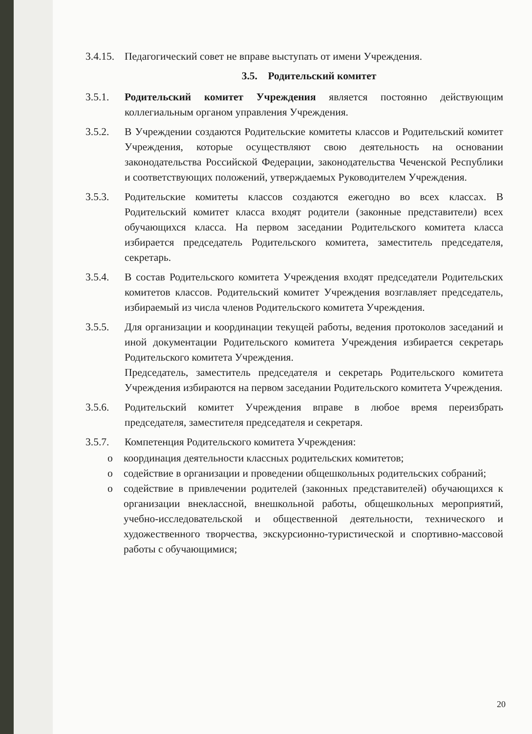3.4.15.
Педагогический совет не вправе выступать от имени Учреждения.
3.5. Родительский комитет
3.5.1. Родительский комитет Учреждения является постоянно действующим коллегиальным органом управления Учреждения.
3.5.2. В Учреждении создаются Родительские комитеты классов и Родительский комитет Учреждения, которые осуществляют свою деятельность на основании законодательства Российской Федерации, законодательства Чеченской Республики и соответствующих положений, утверждаемых Руководителем Учреждения.
3.5.3. Родительские комитеты классов создаются ежегодно во всех классах. В Родительский комитет класса входят родители (законные представители) всех обучающихся класса. На первом заседании Родительского комитета класса избирается председатель Родительского комитета, заместитель председателя, секретарь.
3.5.4. В состав Родительского комитета Учреждения входят председатели Родительских комитетов классов. Родительский комитет Учреждения возглавляет председатель, избираемый из числа членов Родительского комитета Учреждения.
3.5.5. Для организации и координации текущей работы, ведения протоколов заседаний и иной документации Родительского комитета Учреждения избирается секретарь Родительского комитета Учреждения.
Председатель, заместитель председателя и секретарь Родительского комитета Учреждения избираются на первом заседании Родительского комитета Учреждения.
3.5.6. Родительский комитет Учреждения вправе в любое время переизбрать председателя, заместителя председателя и секретаря.
3.5.7. Компетенция Родительского комитета Учреждения:
o координация деятельности классных родительских комитетов;
o содействие в организации и проведении общешкольных родительских собраний;
o содействие в привлечении родителей (законных представителей) обучающихся к организации внеклассной, внешкольной работы, общешкольных мероприятий, учебно-исследовательской и общественной деятельности, технического и художественного творчества, экскурсионно-туристической и спортивно-массовой работы с обучающимися;
20